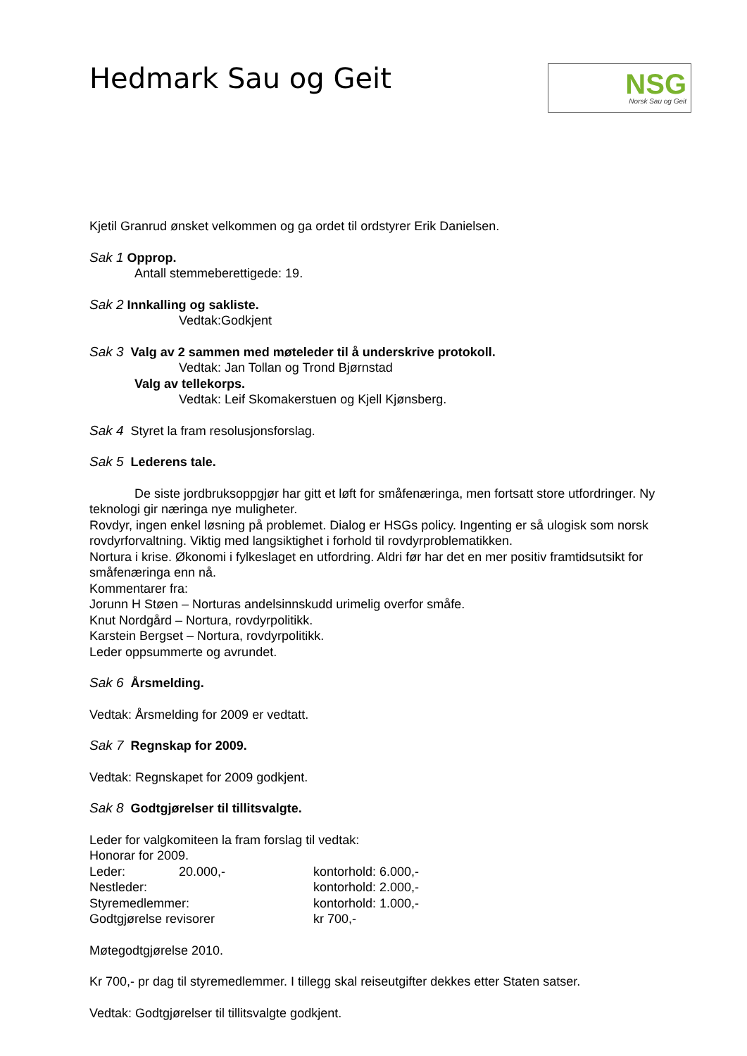Hedmark Sau og Geit
NSG
Norsk Sau og Geit
Kjetil Granrud ønsket velkommen og ga ordet til ordstyrer Erik Danielsen.
Sak 1 Opprop.
Antall stemmeberettigede: 19.
Sak 2 Innkalling og sakliste.
Vedtak:Godkjent
Sak 3 Valg av 2 sammen med møteleder til å underskrive protokoll.
Vedtak: Jan Tollan og Trond Bjørnstad
Valg av tellekorps.
Vedtak: Leif Skomakerstuen og Kjell Kjønsberg.
Sak 4 Styret la fram resolusjonsforslag.
Sak 5 Lederens tale.
De siste jordbruksoppgjør har gitt et løft for småfenæringa, men fortsatt store utfordringer. Ny teknologi gir næringa nye muligheter.
Rovdyr, ingen enkel løsning på problemet. Dialog er HSGs policy. Ingenting er så ulogisk som norsk rovdyrforvaltning. Viktig med langsiktighet i forhold til rovdyrproblematikken.
Nortura i krise. Økonomi i fylkeslaget en utfordring. Aldri før har det en mer positiv framtidsutsikt for småfenæringa enn nå.
Kommentarer fra:
Jorunn H Støen – Norturas andelsinnskudd urimelig overfor småfe.
Knut Nordgård – Nortura, rovdyrpolitikk.
Karstein Bergset – Nortura, rovdyrpolitikk.
Leder oppsummerte og avrundet.
Sak 6 Årsmelding.
Vedtak: Årsmelding for 2009 er vedtatt.
Sak 7 Regnskap for 2009.
Vedtak: Regnskapet for 2009 godkjent.
Sak 8 Godtgjørelser til tillitsvalgte.
Leder for valgkomiteen la fram forslag til vedtak:
Honorar for 2009.
Leder: 20.000,- kontorhold: 6.000,-
Nestleder: kontorhold: 2.000,-
Styremedlemmer: kontorhold: 1.000,-
Godtgjørelse revisorer kr 700,-
Møtegodtgjørelse 2010.
Kr 700,- pr dag til styremedlemmer. I tillegg skal reiseutgifter dekkes etter Staten satser.
Vedtak: Godtgjørelser til tillitsvalgte godkjent.